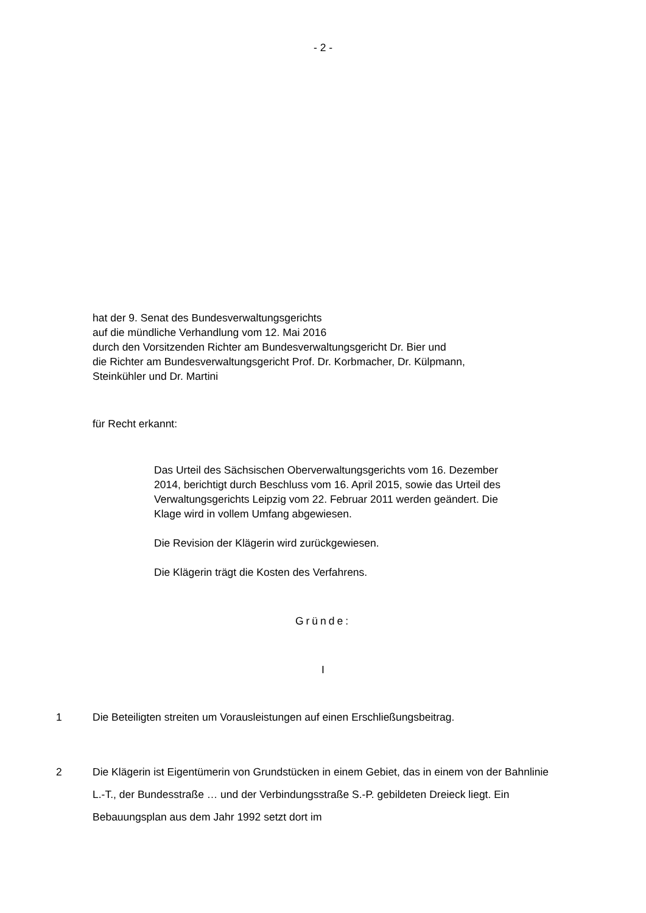- 2 -
hat der 9. Senat des Bundesverwaltungsgerichts
auf die mündliche Verhandlung vom 12. Mai 2016
durch den Vorsitzenden Richter am Bundesverwaltungsgericht Dr. Bier und
die Richter am Bundesverwaltungsgericht Prof. Dr. Korbmacher, Dr. Külpmann,
Steinkühler und Dr. Martini
für Recht erkannt:
Das Urteil des Sächsischen Oberverwaltungsgerichts vom 16. Dezember 2014, berichtigt durch Beschluss vom 16. April 2015, sowie das Urteil des Verwaltungsgerichts Leipzig vom 22. Februar 2011 werden geändert. Die Klage wird in vollem Umfang abgewiesen.
Die Revision der Klägerin wird zurückgewiesen.
Die Klägerin trägt die Kosten des Verfahrens.
Gründe:
I
1 Die Beteiligten streiten um Vorausleistungen auf einen Erschließungsbeitrag.
2 Die Klägerin ist Eigentümerin von Grundstücken in einem Gebiet, das in einem von der Bahnlinie L.-T., der Bundesstraße … und der Verbindungsstraße S.-P. gebildeten Dreieck liegt. Ein Bebauungsplan aus dem Jahr 1992 setzt dort im